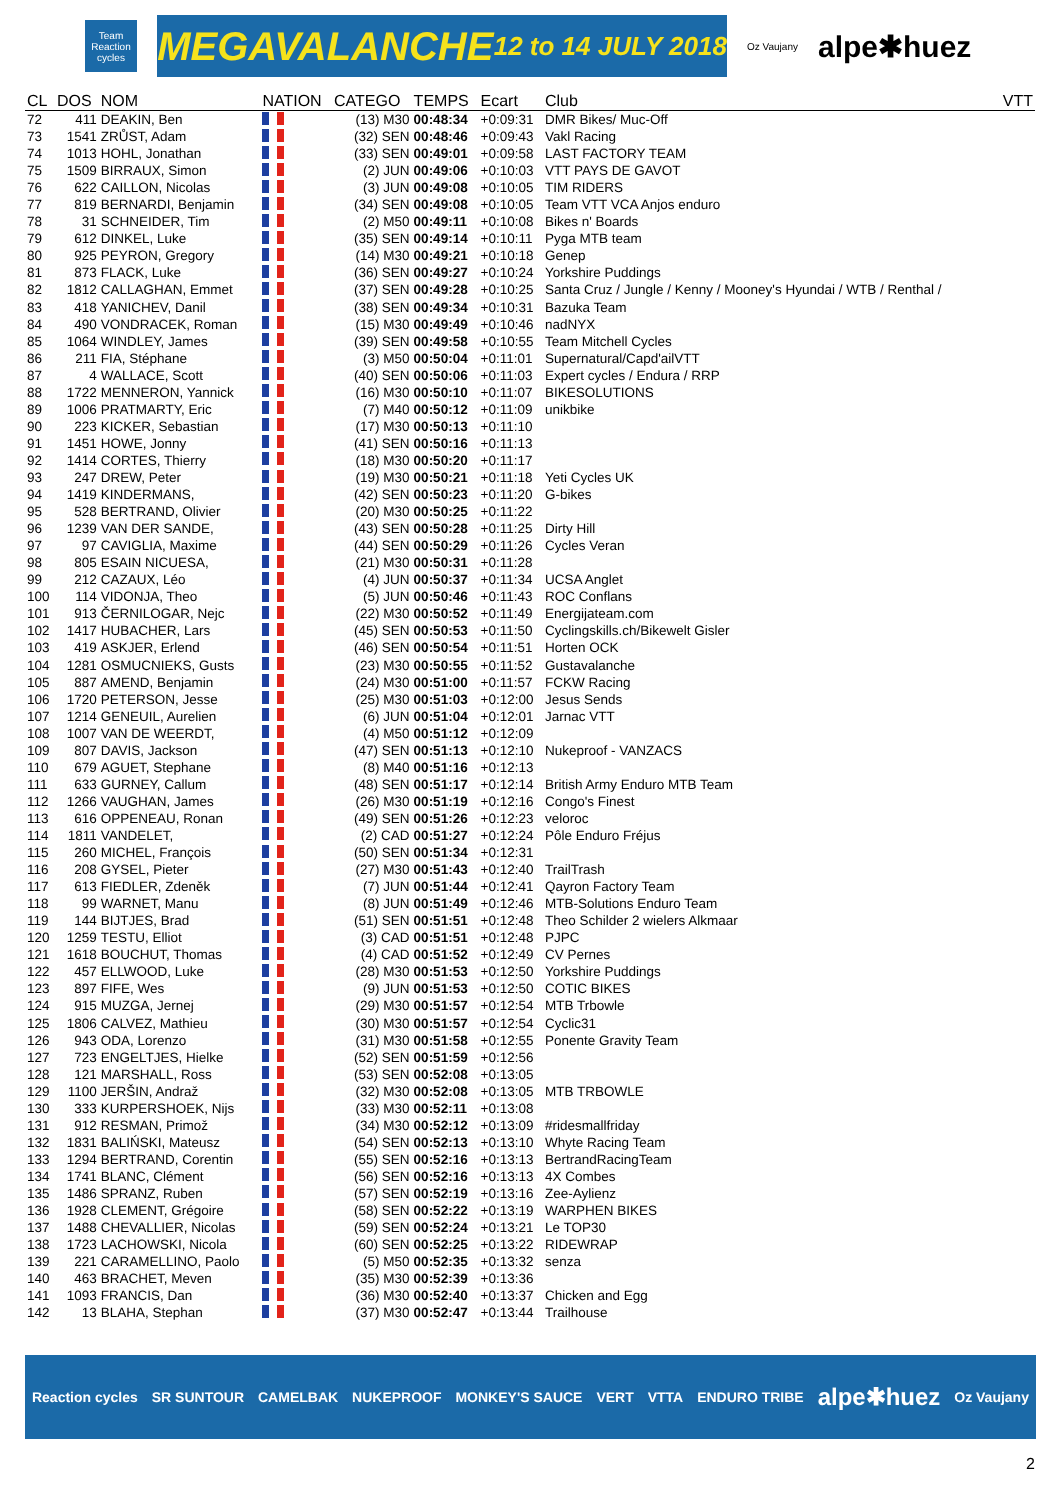Team Reaction cycles
MEGAVALANCHE 12 to 14 JULY 2018
Oz Vaujany alpe✱huez
| CL | DOS | NOM | NATION | CATEGO | TEMPS | Ecart | Club | VTT |
| --- | --- | --- | --- | --- | --- | --- | --- | --- |
| 72 | 411 | DEAKIN, Ben | | (13) M30 | 00:48:34 | +0:09:31 | DMR Bikes/ Muc-Off | |
| 73 | 1541 | ZRŮST, Adam | | (32) SEN | 00:48:46 | +0:09:43 | Vakl Racing | |
| 74 | 1013 | HOHL, Jonathan | | (33) SEN | 00:49:01 | +0:09:58 | LAST FACTORY TEAM | |
| 75 | 1509 | BIRRAUX, Simon | | (2) JUN | 00:49:06 | +0:10:03 | VTT PAYS DE GAVOT | |
| 76 | 622 | CAILLON, Nicolas | | (3) JUN | 00:49:08 | +0:10:05 | TIM RIDERS | |
| 77 | 819 | BERNARDI, Benjamin | | (34) SEN | 00:49:08 | +0:10:05 | Team VTT VCA Anjos enduro | |
| 78 | 31 | SCHNEIDER, Tim | | (2) M50 | 00:49:11 | +0:10:08 | Bikes n' Boards | |
| 79 | 612 | DINKEL, Luke | | (35) SEN | 00:49:14 | +0:10:11 | Pyga MTB team | |
| 80 | 925 | PEYRON, Gregory | | (14) M30 | 00:49:21 | +0:10:18 | Genep | |
| 81 | 873 | FLACK, Luke | | (36) SEN | 00:49:27 | +0:10:24 | Yorkshire Puddings | |
| 82 | 1812 | CALLAGHAN, Emmet | | (37) SEN | 00:49:28 | +0:10:25 | Santa Cruz / Jungle / Kenny / Mooney's Hyundai / WTB / Renthal / | |
| 83 | 418 | YANICHEV, Danil | | (38) SEN | 00:49:34 | +0:10:31 | Bazuka Team | |
| 84 | 490 | VONDRACEK, Roman | | (15) M30 | 00:49:49 | +0:10:46 | nadNYX | |
| 85 | 1064 | WINDLEY, James | | (39) SEN | 00:49:58 | +0:10:55 | Team Mitchell Cycles | |
| 86 | 211 | FIA, Stéphane | | (3) M50 | 00:50:04 | +0:11:01 | Supernatural/Capd'ailVTT | |
| 87 | 4 | WALLACE, Scott | | (40) SEN | 00:50:06 | +0:11:03 | Expert cycles / Endura / RRP | |
| 88 | 1722 | MENNERON, Yannick | | (16) M30 | 00:50:10 | +0:11:07 | BIKESOLUTIONS | |
| 89 | 1006 | PRATMARTY, Eric | | (7) M40 | 00:50:12 | +0:11:09 | unikbike | |
| 90 | 223 | KICKER, Sebastian | | (17) M30 | 00:50:13 | +0:11:10 | | |
| 91 | 1451 | HOWE, Jonny | | (41) SEN | 00:50:16 | +0:11:13 | | |
| 92 | 1414 | CORTES, Thierry | | (18) M30 | 00:50:20 | +0:11:17 | | |
| 93 | 247 | DREW, Peter | | (19) M30 | 00:50:21 | +0:11:18 | Yeti Cycles UK | |
| 94 | 1419 | KINDERMANS, | | (42) SEN | 00:50:23 | +0:11:20 | G-bikes | |
| 95 | 528 | BERTRAND, Olivier | | (20) M30 | 00:50:25 | +0:11:22 | | |
| 96 | 1239 | VAN DER SANDE, | | (43) SEN | 00:50:28 | +0:11:25 | Dirty Hill | |
| 97 | 97 | CAVIGLIA, Maxime | | (44) SEN | 00:50:29 | +0:11:26 | Cycles Veran | |
| 98 | 805 | ESAIN NICUESA, | | (21) M30 | 00:50:31 | +0:11:28 | | |
| 99 | 212 | CAZAUX, Léo | | (4) JUN | 00:50:37 | +0:11:34 | UCSA Anglet | |
| 100 | 114 | VIDONJA, Theo | | (5) JUN | 00:50:46 | +0:11:43 | ROC Conflans | |
| 101 | 913 | ČERNILOGAR, Nejc | | (22) M30 | 00:50:52 | +0:11:49 | Energijateam.com | |
| 102 | 1417 | HUBACHER, Lars | | (45) SEN | 00:50:53 | +0:11:50 | Cyclingskills.ch/Bikewelt Gisler | |
| 103 | 419 | ASKJER, Erlend | | (46) SEN | 00:50:54 | +0:11:51 | Horten OCK | |
| 104 | 1281 | OSMUCNIEKS, Gusts | | (23) M30 | 00:50:55 | +0:11:52 | Gustavalanche | |
| 105 | 887 | AMEND, Benjamin | | (24) M30 | 00:51:00 | +0:11:57 | FCKW Racing | |
| 106 | 1720 | PETERSON, Jesse | | (25) M30 | 00:51:03 | +0:12:00 | Jesus Sends | |
| 107 | 1214 | GENEUIL, Aurelien | | (6) JUN | 00:51:04 | +0:12:01 | Jarnac VTT | |
| 108 | 1007 | VAN DE WEERDT, | | (4) M50 | 00:51:12 | +0:12:09 | | |
| 109 | 807 | DAVIS, Jackson | | (47) SEN | 00:51:13 | +0:12:10 | Nukeproof - VANZACS | |
| 110 | 679 | AGUET, Stephane | | (8) M40 | 00:51:16 | +0:12:13 | | |
| 111 | 633 | GURNEY, Callum | | (48) SEN | 00:51:17 | +0:12:14 | British Army Enduro MTB Team | |
| 112 | 1266 | VAUGHAN, James | | (26) M30 | 00:51:19 | +0:12:16 | Congo's Finest | |
| 113 | 616 | OPPENEAU, Ronan | | (49) SEN | 00:51:26 | +0:12:23 | veloroc | |
| 114 | 1811 | VANDELET, | | (2) CAD | 00:51:27 | +0:12:24 | Pôle Enduro Fréjus | |
| 115 | 260 | MICHEL, François | | (50) SEN | 00:51:34 | +0:12:31 | | |
| 116 | 208 | GYSEL, Pieter | | (27) M30 | 00:51:43 | +0:12:40 | TrailTrash | |
| 117 | 613 | FIEDLER, Zdeněk | | (7) JUN | 00:51:44 | +0:12:41 | Qayron Factory Team | |
| 118 | 99 | WARNET, Manu | | (8) JUN | 00:51:49 | +0:12:46 | MTB-Solutions Enduro Team | |
| 119 | 144 | BIJTJES, Brad | | (51) SEN | 00:51:51 | +0:12:48 | Theo Schilder 2 wielers Alkmaar | |
| 120 | 1259 | TESTU, Elliot | | (3) CAD | 00:51:51 | +0:12:48 | PJPC | |
| 121 | 1618 | BOUCHUT, Thomas | | (4) CAD | 00:51:52 | +0:12:49 | CV Pernes | |
| 122 | 457 | ELLWOOD, Luke | | (28) M30 | 00:51:53 | +0:12:50 | Yorkshire Puddings | |
| 123 | 897 | FIFE, Wes | | (9) JUN | 00:51:53 | +0:12:50 | COTIC BIKES | |
| 124 | 915 | MUZGA, Jernej | | (29) M30 | 00:51:57 | +0:12:54 | MTB Trbowle | |
| 125 | 1806 | CALVEZ, Mathieu | | (30) M30 | 00:51:57 | +0:12:54 | Cyclic31 | |
| 126 | 943 | ODA, Lorenzo | | (31) M30 | 00:51:58 | +0:12:55 | Ponente Gravity Team | |
| 127 | 723 | ENGELTJES, Hielke | | (52) SEN | 00:51:59 | +0:12:56 | | |
| 128 | 121 | MARSHALL, Ross | | (53) SEN | 00:52:08 | +0:13:05 | | |
| 129 | 1100 | JERŠIN, Andraž | | (32) M30 | 00:52:08 | +0:13:05 | MTB TRBOWLE | |
| 130 | 333 | KURPERSHOEK, Nijs | | (33) M30 | 00:52:11 | +0:13:08 | | |
| 131 | 912 | RESMAN, Primož | | (34) M30 | 00:52:12 | +0:13:09 | #ridesmallfriday | |
| 132 | 1831 | BALIŃSKI, Mateusz | | (54) SEN | 00:52:13 | +0:13:10 | Whyte Racing Team | |
| 133 | 1294 | BERTRAND, Corentin | | (55) SEN | 00:52:16 | +0:13:13 | BertrandRacingTeam | |
| 134 | 1741 | BLANC, Clément | | (56) SEN | 00:52:16 | +0:13:13 | 4X Combes | |
| 135 | 1486 | SPRANZ, Ruben | | (57) SEN | 00:52:19 | +0:13:16 | Zee-Aylienz | |
| 136 | 1928 | CLEMENT, Grégoire | | (58) SEN | 00:52:22 | +0:13:19 | WARPHEN BIKES | |
| 137 | 1488 | CHEVALLIER, Nicolas | | (59) SEN | 00:52:24 | +0:13:21 | Le TOP30 | |
| 138 | 1723 | LACHOWSKI, Nicola | | (60) SEN | 00:52:25 | +0:13:22 | RIDEWRAP | |
| 139 | 221 | CARAMELLINO, Paolo | | (5) M50 | 00:52:35 | +0:13:32 | senza | |
| 140 | 463 | BRACHET, Meven | | (35) M30 | 00:52:39 | +0:13:36 | | |
| 141 | 1093 | FRANCIS, Dan | | (36) M30 | 00:52:40 | +0:13:37 | Chicken and Egg | |
| 142 | 13 | BLAHA, Stephan | | (37) M30 | 00:52:47 | +0:13:44 | Trailhouse | |
Reaction cycles SR SUNTOUR CAMELBAK NUKEPROOF MONKEY'S SAUCE VERT VTTA ENDURO TRIBE alpe✱huez Oz Vaujany
2